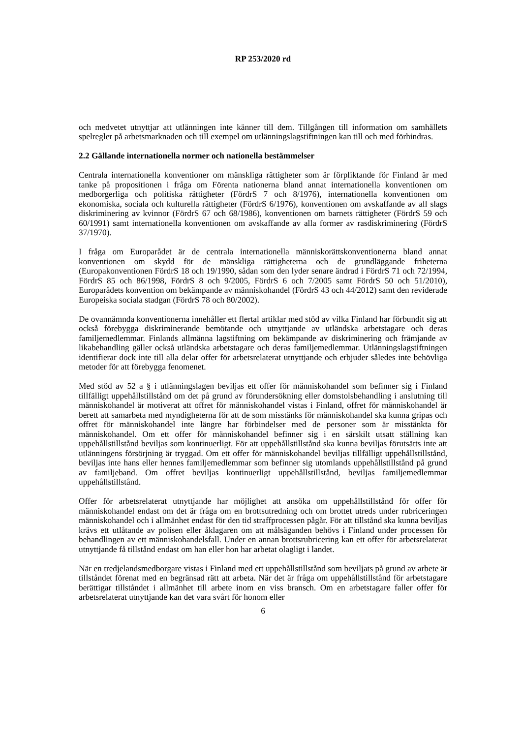RP 253/2020 rd
och medvetet utnyttjar att utlänningen inte känner till dem. Tillgången till information om samhällets spelregler på arbetsmarknaden och till exempel om utlänningslagstiftningen kan till och med förhindras.
2.2 Gällande internationella normer och nationella bestämmelser
Centrala internationella konventioner om mänskliga rättigheter som är förpliktande för Finland är med tanke på propositionen i fråga om Förenta nationerna bland annat internationella konventionen om medborgerliga och politiska rättigheter (FördrS 7 och 8/1976), internationella konventionen om ekonomiska, sociala och kulturella rättigheter (FördrS 6/1976), konventionen om avskaffande av all slags diskriminering av kvinnor (FördrS 67 och 68/1986), konventionen om barnets rättigheter (FördrS 59 och 60/1991) samt internationella konventionen om avskaffande av alla former av rasdiskriminering (FördrS 37/1970).
I fråga om Europarådet är de centrala internationella människorättskonventionerna bland annat konventionen om skydd för de mänskliga rättigheterna och de grundläggande friheterna (Europakonventionen FördrS 18 och 19/1990, sådan som den lyder senare ändrad i FördrS 71 och 72/1994, FördrS 85 och 86/1998, FördrS 8 och 9/2005, FördrS 6 och 7/2005 samt FördrS 50 och 51/2010), Europarådets konvention om bekämpande av människohandel (FördrS 43 och 44/2012) samt den reviderade Europeiska sociala stadgan (FördrS 78 och 80/2002).
De ovannämnda konventionerna innehåller ett flertal artiklar med stöd av vilka Finland har förbundit sig att också förebygga diskriminerande bemötande och utnyttjande av utländska arbetstagare och deras familjemedlemmar. Finlands allmänna lagstiftning om bekämpande av diskriminering och främjande av likabehandling gäller också utländska arbetstagare och deras familjemedlemmar. Utlänningslagstiftningen identifierar dock inte till alla delar offer för arbetsrelaterat utnyttjande och erbjuder således inte behövliga metoder för att förebygga fenomenet.
Med stöd av 52 a § i utlänningslagen beviljas ett offer för människohandel som befinner sig i Finland tillfälligt uppehållstillstånd om det på grund av förundersökning eller domstolsbehandling i anslutning till människohandel är motiverat att offret för människohandel vistas i Finland, offret för människohandel är berett att samarbeta med myndigheterna för att de som misstänks för människohandel ska kunna gripas och offret för människohandel inte längre har förbindelser med de personer som är misstänkta för människohandel. Om ett offer för människohandel befinner sig i en särskilt utsatt ställning kan uppehållstillstånd beviljas som kontinuerligt. För att uppehållstillstånd ska kunna beviljas förutsätts inte att utlänningens försörjning är tryggad. Om ett offer för människohandel beviljas tillfälligt uppehållstillstånd, beviljas inte hans eller hennes familjemedlemmar som befinner sig utomlands uppehållstillstånd på grund av familjeband. Om offret beviljas kontinuerligt uppehållstillstånd, beviljas familjemedlemmar uppehållstillstånd.
Offer för arbetsrelaterat utnyttjande har möjlighet att ansöka om uppehållstillstånd för offer för människohandel endast om det är fråga om en brottsutredning och om brottet utreds under rubriceringen människohandel och i allmänhet endast för den tid straffprocessen pågår. För att tillstånd ska kunna beviljas krävs ett utlåtande av polisen eller åklagaren om att målsäganden behövs i Finland under processen för behandlingen av ett människohandelsfall. Under en annan brottsrubricering kan ett offer för arbetsrelaterat utnyttjande få tillstånd endast om han eller hon har arbetat olagligt i landet.
När en tredjelandsmedborgare vistas i Finland med ett uppehållstillstånd som beviljats på grund av arbete är tillståndet förenat med en begränsad rätt att arbeta. När det är fråga om uppehållstillstånd för arbetstagare berättigar tillståndet i allmänhet till arbete inom en viss bransch. Om en arbetstagare faller offer för arbetsrelaterat utnyttjande kan det vara svårt för honom eller
6